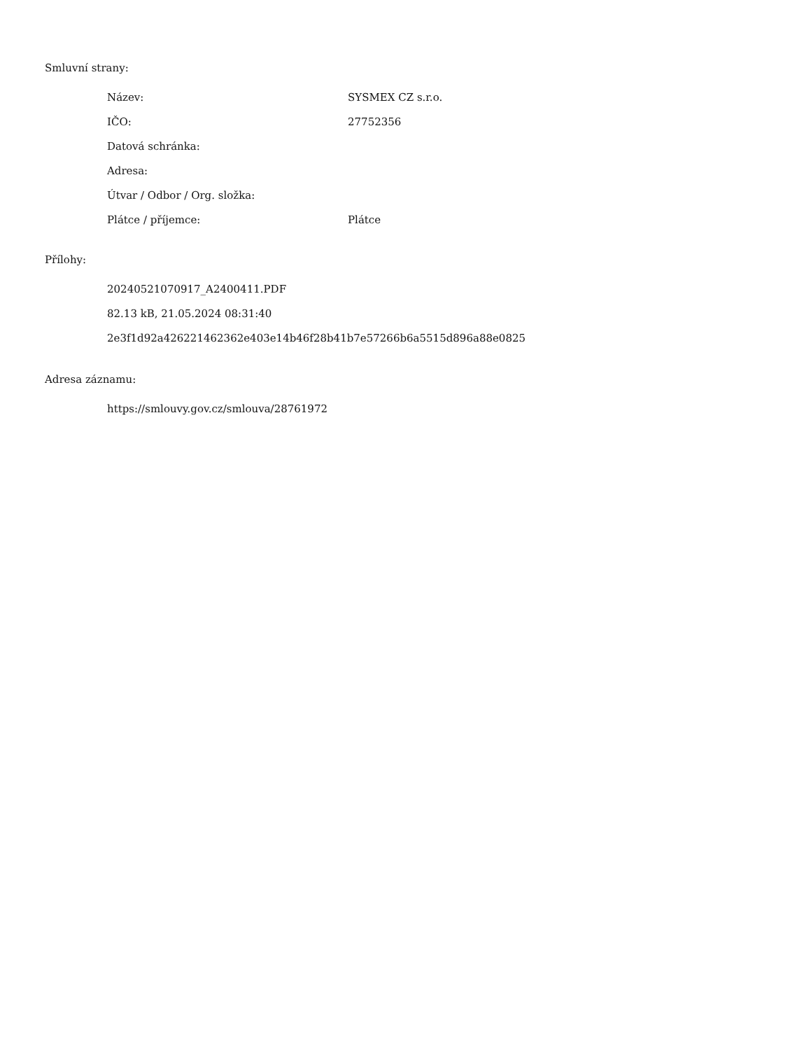Smluvní strany:
| Název: | SYSMEX CZ s.r.o. |
| IČO: | 27752356 |
| Datová schránka: | |
| Adresa: | |
| Útvar / Odbor / Org. složka: | |
| Plátce / příjemce: | Plátce |
Přílohy:
20240521070917_A2400411.PDF
82.13 kB, 21.05.2024 08:31:40
2e3f1d92a426221462362e403e14b46f28b41b7e57266b6a5515d896a88e0825
Adresa záznamu:
https://smlouvy.gov.cz/smlouva/28761972